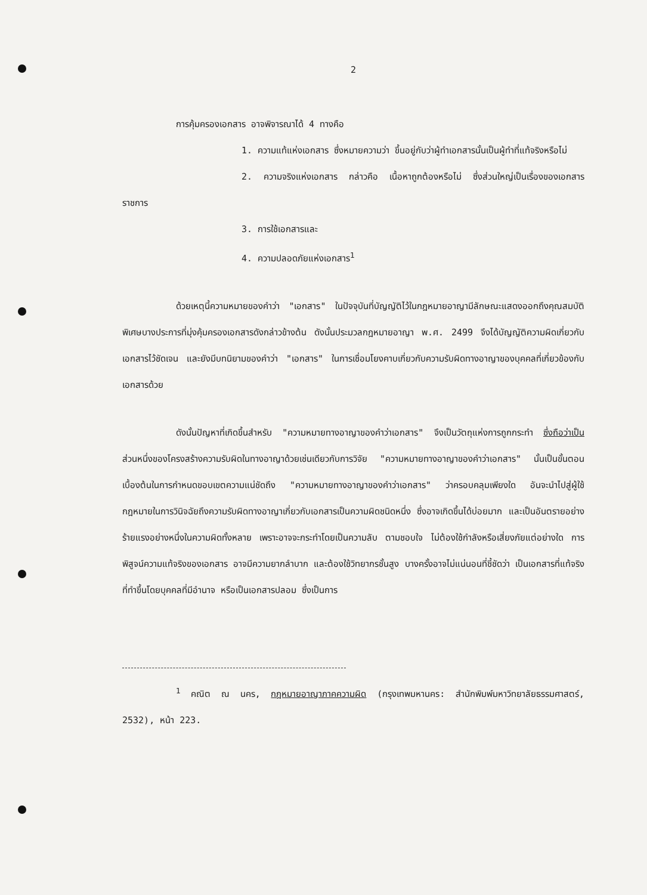2
การคุ้มครองเอกสาร อาจพิจารณาได้ 4 ทางคือ
1. ความแท้แห่งเอกสาร ซึ่งหมายความว่า ขึ้นอยู่กับว่าผู้ทำเอกสารนั้นเป็นผู้ทำที่แท้จริงหรือไม่
2. ความจริงแห่งเอกสาร กล่าวคือ เนื้อหาถูกต้องหรือไม่ ซึ่งส่วนใหญ่เป็นเรื่องของเอกสารราชการ
3. การใช้เอกสารและ
4. ความปลอดภัยแห่งเอกสาร<sup>1</sup>
ด้วยเหตุนี้ความหมายของคำว่า "เอกสาร" ในปัจจุบันที่บัญญัติไว้ในกฎหมายอาญามีลักษณะแสดงออกถึงคุณสมบัติพิเศษบางประการที่มุ่งคุ้มครองเอกสารดังกล่าวข้างต้น ดังนั้นประมวลกฎหมายอาญา พ.ศ. 2499 จึงได้บัญญัติความผิดเกี่ยวกับเอกสารไว้ชัดเจน และยังมีบทนิยามของคำว่า "เอกสาร" ในการเชื่อมโยงคาบเกี่ยวกับความรับผิดทางอาญาของบุคคลที่เกี่ยวข้องกับเอกสารด้วย
ดังนั้นปัญหาที่เกิดขึ้นสำหรับ "ความหมายทางอาญาของคำว่าเอกสาร" จึงเป็นวัตถุแห่งการถูกกระทำ ซึ่งถือว่าเป็นส่วนหนึ่งของโครงสร้างความรับผิดในทางอาญาด้วยเช่นเดียวกับการวิจัย "ความหมายทางอาญาของคำว่าเอกสาร" นั้นเป็นขั้นตอนเบื้องต้นในการกำหนดขอบเขตความแน่ชัดถึง "ความหมายทางอาญาของคำว่าเอกสาร" ว่าครอบคลุมเพียงใด อันจะนำไปสู่ผู้ใช้กฎหมายในการวินิจฉัยถึงความรับผิดทางอาญาเกี่ยวกับเอกสารเป็นความผิดชนิดหนึ่ง ซึ่งอาจเกิดขึ้นได้บ่อยมาก และเป็นอันตรายอย่างร้ายแรงอย่างหนึ่งในความผิดทั้งหลาย เพราะอาจจะกระทำโดยเป็นความลับ ตามชอบใจ ไม่ต้องใช้กำลังหรือเสี่ยงภัยแต่อย่างใด การพิสูจน์ความแท้จริงของเอกสาร อาจมีความยากลำบาก และต้องใช้วิทยากรชั้นสูง บางครั้งอาจไม่แน่นอนที่ชี้ชัดว่า เป็นเอกสารที่แท้จริงที่ทำขึ้นโดยบุคคลที่มีอำนาจ หรือเป็นเอกสารปลอม ซึ่งเป็นการ
<sup>1</sup> คณิต ณ นคร, กฎหมายอาญาภาคความผิด (กรุงเทพมหานคร: สำนักพิมพ์มหาวิทยาลัยธรรมศาสตร์, 2532), หน้า 223.